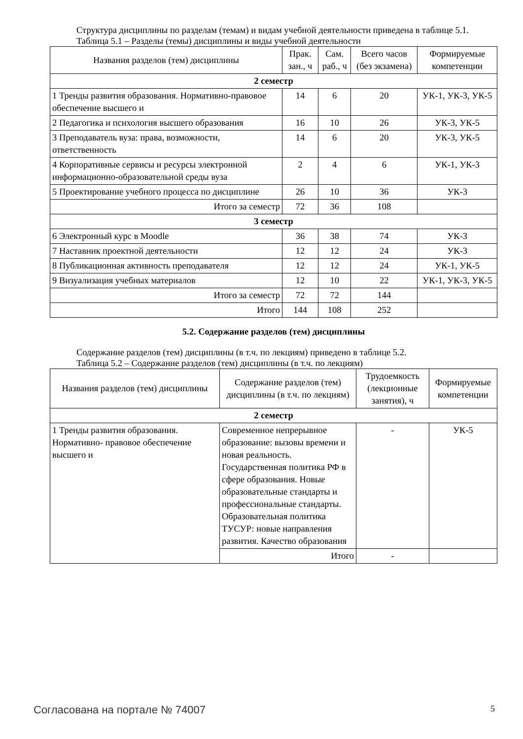Структура дисциплины по разделам (темам) и видам учебной деятельности приведена в таблице 5.1.
Таблица 5.1 – Разделы (темы) дисциплины и виды учебной деятельности
| Названия разделов (тем) дисциплины | Прак. зан., ч | Сам. раб., ч | Всего часов (без экзамена) | Формируемые компетенции |
| --- | --- | --- | --- | --- |
| 2 семестр | | | | |
| 1 Тренды развития образования. Нормативно-правовое обеспечение высшего и | 14 | 6 | 20 | УК-1, УК-3, УК-5 |
| 2 Педагогика и психология высшего образования | 16 | 10 | 26 | УК-3, УК-5 |
| 3 Преподаватель вуза: права, возможности, ответственность | 14 | 6 | 20 | УК-3, УК-5 |
| 4 Корпоративные сервисы и ресурсы электронной информационно-образовательной среды вуза | 2 | 4 | 6 | УК-1, УК-3 |
| 5 Проектирование учебного процесса по дисциплине | 26 | 10 | 36 | УК-3 |
| Итого за семестр | 72 | 36 | 108 | |
| 3 семестр | | | | |
| 6 Электронный курс в Moodle | 36 | 38 | 74 | УК-3 |
| 7 Наставник проектной деятельности | 12 | 12 | 24 | УК-3 |
| 8 Публикационная активность преподавателя | 12 | 12 | 24 | УК-1, УК-5 |
| 9 Визуализация учебных материалов | 12 | 10 | 22 | УК-1, УК-3, УК-5 |
| Итого за семестр | 72 | 72 | 144 | |
| Итого | 144 | 108 | 252 | |
5.2. Содержание разделов (тем) дисциплины
Содержание разделов (тем) дисциплины (в т.ч. по лекциям) приведено в таблице 5.2.
Таблица 5.2 – Содержание разделов (тем) дисциплины (в т.ч. по лекциям)
| Названия разделов (тем) дисциплины | Содержание разделов (тем) дисциплины (в т.ч. по лекциям) | Трудоемкость (лекционные занятия), ч | Формируемые компетенции |
| --- | --- | --- | --- |
| 2 семестр | | | |
| 1 Тренды развития образования. Нормативно- правовое обеспечение высшего и | Современное непрерывное образование: вызовы времени и новая реальность. Государственная политика РФ в сфере образования. Новые образовательные стандарты и профессиональные стандарты. Образовательная политика ТУСУР: новые направления развития. Качество образования | - | УК-5 |
| | Итого | - | |
Согласована на портале № 74007 5